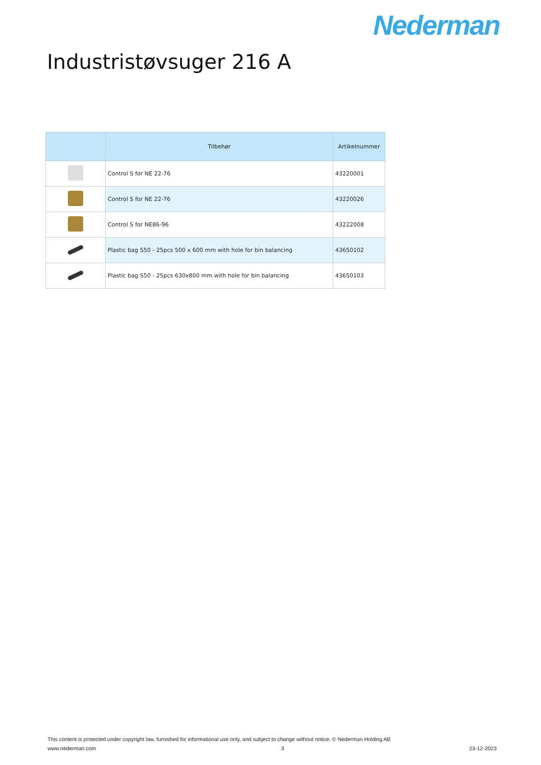Nederman
Industristøvsuger 216 A
| | Tilbehør | Artikelnummer |
| --- | --- | --- |
| | Control S for NE 22-76 | 43220001 |
| | Control S for NE 22-76 | 43220026 |
| | Control S for NE86-96 | 43222008 |
| | Plastic bag S50 - 25pcs 500 x 600 mm with hole for bin balancing | 43650102 |
| | Plastic bag S50 - 25pcs 630x800 mm with hole for bin balancing | 43650103 |
This content is protected under copyright law, furnished for informational use only, and subject to change without notice. © Nederman Holding AB
www.nederman.com 3 23-12-2023